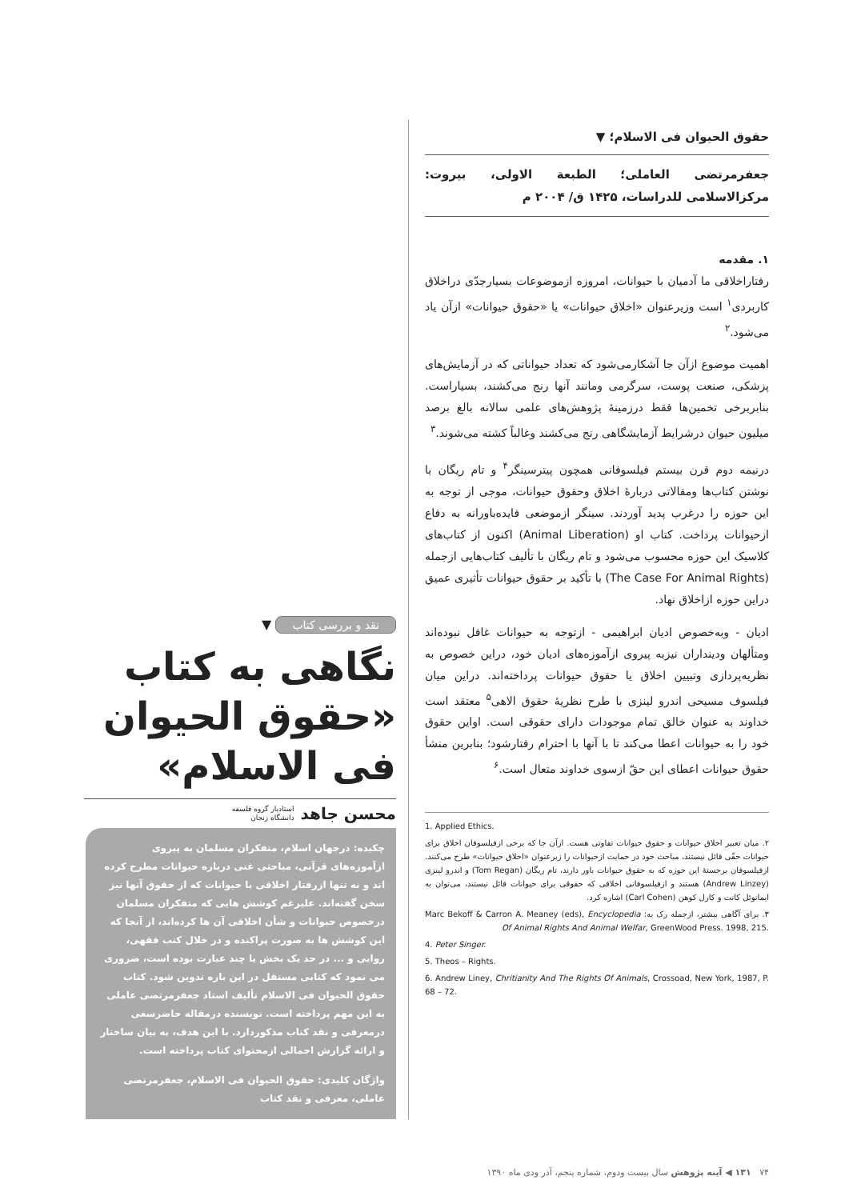حقوق الحیوان فی الاسلام؛ ▼
جعفرمرتضی العاملی؛ الطبعة الاولی، بیروت: مرکزالاسلامی للدراسات، ۱۴۲۵ ق/ ۲۰۰۴ م
۱. مقدمه
رفتاراخلاقی ما آدمیان با حیوانات، امروزه ازموضوعات بسیارجدّی دراخلاق کاربردی<sup>۱</sup> است وزیرعنوان «اخلاق حیوانات» یا «حقوق حیوانات» ازآن یاد می‌شود.<sup>۲</sup>
اهمیت موضوع ازآن جا آشکارمی‌شود که تعداد حیواناتی که در آزمایش‌های پزشکی، صنعت پوست، سرگرمی ومانند آنها رنج می‌کشند، بسیاراست. بنابربرخی تخمین‌ها فقط درزمینهٔ پژوهش‌های علمی سالانه بالغ برصد میلیون حیوان درشرایط آزمایشگاهی رنج می‌کشند وغالباً کشته می‌شوند.<sup>۳</sup>
درنیمه دوم قرن بیستم فیلسوفانی همچون پیترسینگر<sup>۴</sup> و تام ریگان با نوشتن کتاب‌ها ومقالاتی دربارهٔ اخلاق وحقوق حیوانات، موجی از توجه به این حوزه را درغرب پدید آوردند. سینگر ازموضعی فایده‌باورانه به دفاع ازحیوانات پرداخت. کتاب او (Animal Liberation) اکنون از کتاب‌های کلاسیک این حوزه محسوب می‌شود و تام ریگان با تألیف کتاب‌هایی ازجمله (The Case For Animal Rights) با تأکید بر حقوق حیوانات تأثیری عمیق دراین حوزه ازاخلاق نهاد.
ادیان - وبه‌خصوص ادیان ابراهیمی - ازتوجه به حیوانات غافل نبوده‌اند ومتألهان ودینداران نیزبه پیروی ازآموزه‌های ادیان خود، دراین خصوص به نظریه‌پردازی وتبیین اخلاق یا حقوق حیوانات پرداخته‌اند. دراین میان فیلسوف مسیحی اندرو لینزی با طرح نظریهٔ حقوق الاهی<sup>۵</sup> معتقد است خداوند به عنوان خالق تمام موجودات دارای حقوقی است. اواین حقوق خود را به حیوانات اعطا می‌کند تا با آنها با احترام رفتارشود؛ بنابرین منشأ حقوق حیوانات اعطای این حقّ ازسوی خداوند متعال است.<sup>۶</sup>
1. Applied Ethics.
۲. میان تعبیر اخلاق حیوانات و حقوق حیوانات تفاوتی هست. ازآن جا که برخی ازفیلسوفان اخلاق برای حیوانات حقّی قائل نیستند، مباحث خود در حمایت ازحیوانات را زیرعنوان «اخلاق حیوانات» طرح می‌کنند. ازفیلسوفان برجستهٔ این حوزه که به حقوق حیوانات باور دارند، تام ریگان (Tom Regan) و اندرو لینزی (Andrew Linzey) هستند و ازفیلسوفانی اخلاقی که حقوقی برای حیوانات قائل نیستند، می‌توان به ایمانوئل کانت و کارل کوهن (Carl Cohen) اشاره کرد.
۳. برای آگاهی بیشتر، ازجمله رک به: Marc Bekoff & Carron A. Meaney (eds), Encyclopedia Of Animal Rights And Animal Welfar, GreenWood Press. 1998, 215.
4. Peter Singer.
5. Theos – Rights.
6. Andrew Liney, Chritianity And The Rights Of Animals, Crossoad, New York, 1987, P. 68 – 72.
نقد و بررسی کتاب ▼
نگاهی به کتاب «حقوق الحیوان فی الاسلام»
محسن جاهد استادیار گروه فلسفه
دانشگاه زنجان
چکیده: درجهان اسلام، متفکران مسلمان به پیروی ازآموزه‌های قرآنی، مباحثی غنی درباره حیوانات مطرح کرده اند و نه تنها ازرفتار اخلاقی با حیوانات که از حقوق آنها نیز سخن گفته‌اند. علیرغم کوشش هایی که متفکران مسلمان درخصوص حیوانات و شأن اخلاقی آن ها کرده‌اند، از آنجا که این کوشش ها به صورت پراکنده و در خلال کتب فقهی، روایی و ... در حد یک بخش یا چند عبارت بوده است، ضروری می نمود که کتابی مستقل در این باره تدوین شود. کتاب حقوق الحیوان فی الاسلام تألیف استاد جعفرمرتضی عاملی به این مهم پرداخته است. نویسنده درمقاله حاضرسعی درمعرفی و نقد کتاب مذکوردارد. با این هدف، به بیان ساختار و ارائه گزارش اجمالی ازمحتوای کتاب پرداخته است.
واژگان کلیدی: حقوق الحیوان فی الاسلام، جعفرمرتضی عاملی، معرفی و نقد کتاب
۷۴ ۱۳۱ ◀ آینه پژوهش سال بیست ودوم، شماره پنجم، آذر ودی ماه ۱۳۹۰